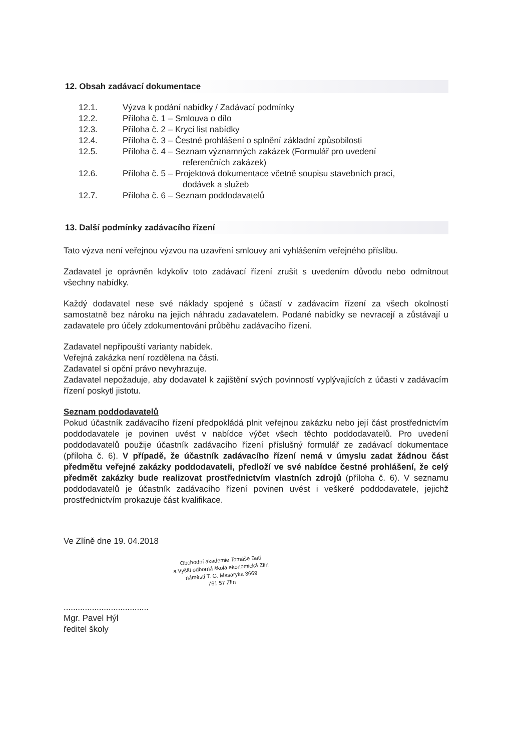12. Obsah zadávací dokumentace
12.1. Výzva k podání nabídky / Zadávací podmínky
12.2. Příloha č. 1 – Smlouva o dílo
12.3. Příloha č. 2 – Krycí list nabídky
12.4. Příloha č. 3 – Čestné prohlášení o splnění základní způsobilosti
12.5. Příloha č. 4 – Seznam významných zakázek (Formulář pro uvedení
referenčních zakázek)
12.6. Příloha č. 5 – Projektová dokumentace včetně soupisu stavebních prací,
dodávek a služeb
12.7. Příloha č. 6 – Seznam poddodavatelů
13. Další podmínky zadávacího řízení
Tato výzva není veřejnou výzvou na uzavření smlouvy ani vyhlášením veřejného příslibu.
Zadavatel je oprávněn kdykoliv toto zadávací řízení zrušit s uvedením důvodu nebo odmítnout všechny nabídky.
Každý dodavatel nese své náklady spojené s účastí v zadávacím řízení za všech okolností samostatně bez nároku na jejich náhradu zadavatelem. Podané nabídky se nevracejí a zůstávají u zadavatele pro účely zdokumentování průběhu zadávacího řízení.
Zadavatel nepřipouští varianty nabídek.
Veřejná zakázka není rozdělena na části.
Zadavatel si opční právo nevyhrazuje.
Zadavatel nepožaduje, aby dodavatel k zajištění svých povinností vyplývajících z účasti v zadávacím řízení poskytl jistotu.
Seznam poddodavatelů
Pokud účastník zadávacího řízení předpokládá plnit veřejnou zakázku nebo její část prostřednictvím poddodavatele je povinen uvést v nabídce výčet všech těchto poddodavatelů. Pro uvedení poddodavatelů použije účastník zadávacího řízení příslušný formulář ze zadávací dokumentace (příloha č. 6). V případě, že účastník zadávacího řízení nemá v úmyslu zadat žádnou část předmětu veřejné zakázky poddodavateli, předloží ve své nabídce čestné prohlášení, že celý předmět zakázky bude realizovat prostřednictvím vlastních zdrojů (příloha č. 6). V seznamu poddodavatelů je účastník zadávacího řízení povinen uvést i veškeré poddodavatele, jejichž prostřednictvím prokazuje část kvalifikace.
Ve Zlíně dne 19. 04.2018
Obchodní akademie Tomáše Bati
a Vyšší odborná škola ekonomická Zlín
náměstí T. G. Masaryka 3669
761 57 Zlín
....................................
Mgr. Pavel Hýl
ředitel školy